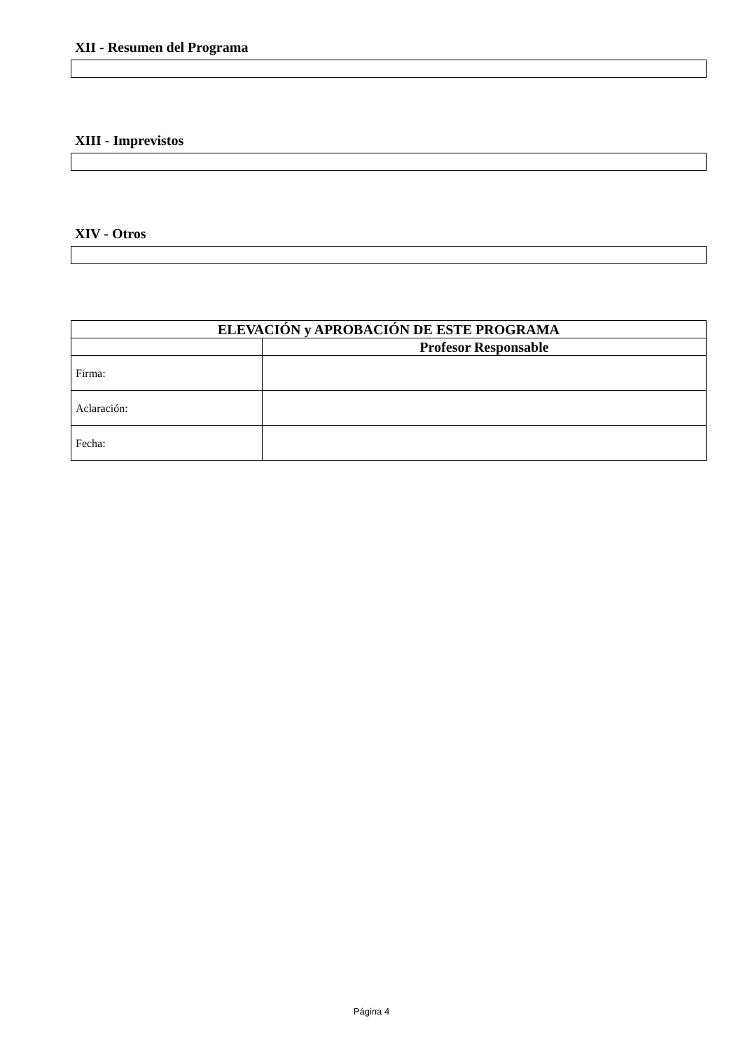XII - Resumen del Programa
XIII - Imprevistos
XIV - Otros
| ELEVACIÓN y APROBACIÓN DE ESTE PROGRAMA | |
| --- | --- |
| | Profesor Responsable |
| Firma: | |
| Aclaración: | |
| Fecha: | |
Página 4